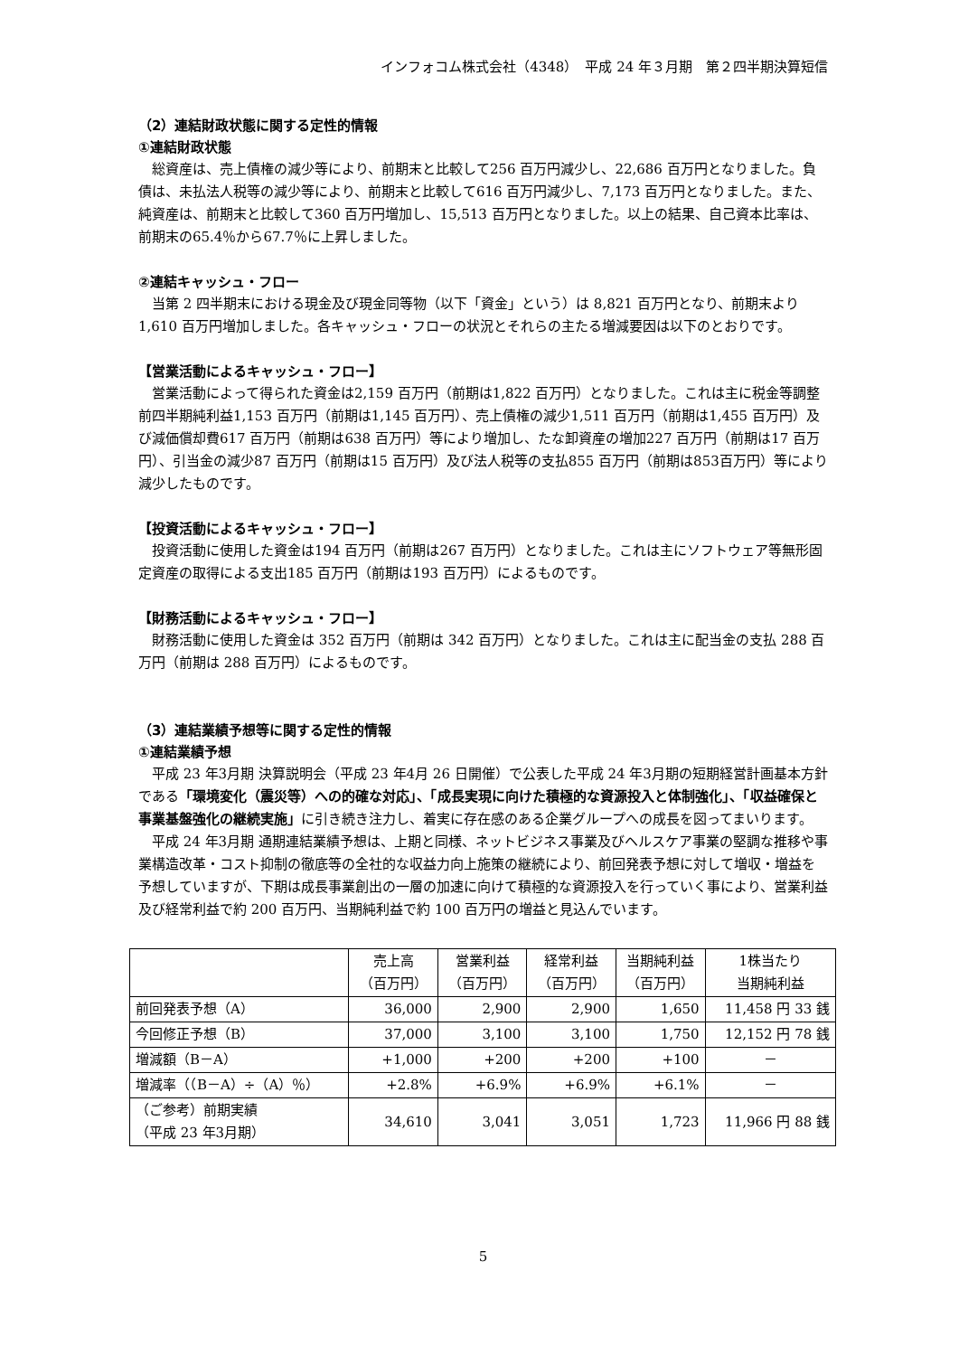インフォコム株式会社（4348）　平成 24 年３月期　第２四半期決算短信
（2）連結財政状態に関する定性的情報
①連結財政状態
総資産は、売上債権の減少等により、前期末と比較して256 百万円減少し、22,686 百万円となりました。負債は、未払法人税等の減少等により、前期末と比較して616 百万円減少し、7,173 百万円となりました。また、純資産は、前期末と比較して360 百万円増加し、15,513 百万円となりました。以上の結果、自己資本比率は、前期末の65.4％から67.7％に上昇しました。
②連結キャッシュ・フロー
当第 2 四半期末における現金及び現金同等物（以下「資金」という）は 8,821 百万円となり、前期末より1,610 百万円増加しました。各キャッシュ・フローの状況とそれらの主たる増減要因は以下のとおりです。
【営業活動によるキャッシュ・フロー】
営業活動によって得られた資金は2,159 百万円（前期は1,822 百万円）となりました。これは主に税金等調整前四半期純利益1,153 百万円（前期は1,145 百万円）、売上債権の減少1,511 百万円（前期は1,455 百万円）及び減価償却費617 百万円（前期は638 百万円）等により増加し、たな卸資産の増加227 百万円（前期は17 百万円）、引当金の減少87 百万円（前期は15 百万円）及び法人税等の支払855 百万円（前期は853百万円）等により減少したものです。
【投資活動によるキャッシュ・フロー】
投資活動に使用した資金は194 百万円（前期は267 百万円）となりました。これは主にソフトウェア等無形固定資産の取得による支出185 百万円（前期は193 百万円）によるものです。
【財務活動によるキャッシュ・フロー】
財務活動に使用した資金は 352 百万円（前期は 342 百万円）となりました。これは主に配当金の支払 288 百万円（前期は 288 百万円）によるものです。
（3）連結業績予想等に関する定性的情報
①連結業績予想
平成 23 年3月期 決算説明会（平成 23 年4月 26 日開催）で公表した平成 24 年3月期の短期経営計画基本方針である「環境変化（震災等）への的確な対応」、「成長実現に向けた積極的な資源投入と体制強化」、「収益確保と事業基盤強化の継続実施」に引き続き注力し、着実に存在感のある企業グループへの成長を図ってまいります。
平成 24 年3月期 通期連結業績予想は、上期と同様、ネットビジネス事業及びヘルスケア事業の堅調な推移や事業構造改革・コスト抑制の徹底等の全社的な収益力向上施策の継続により、前回発表予想に対して増収・増益を予想していますが、下期は成長事業創出の一層の加速に向けて積極的な資源投入を行っていく事により、営業利益及び経常利益で約 200 百万円、当期純利益で約 100 百万円の増益と見込んでいます。
| | 売上高 （百万円） | 営業利益 （百万円） | 経常利益 （百万円） | 当期純利益 （百万円） | 1株当たり 当期純利益 |
| --- | --- | --- | --- | --- | --- |
| 前回発表予想（A） | 36,000 | 2,900 | 2,900 | 1,650 | 11,458 円 33 銭 |
| 今回修正予想（B） | 37,000 | 3,100 | 3,100 | 1,750 | 12,152 円 78 銭 |
| 増減額（B－A） | +1,000 | +200 | +200 | +100 | － |
| 増減率（（B－A）÷（A）％） | +2.8% | +6.9% | +6.9% | +6.1% | － |
| （ご参考）前期実績 （平成 23 年3月期） | 34,610 | 3,041 | 3,051 | 1,723 | 11,966 円 88 銭 |
5